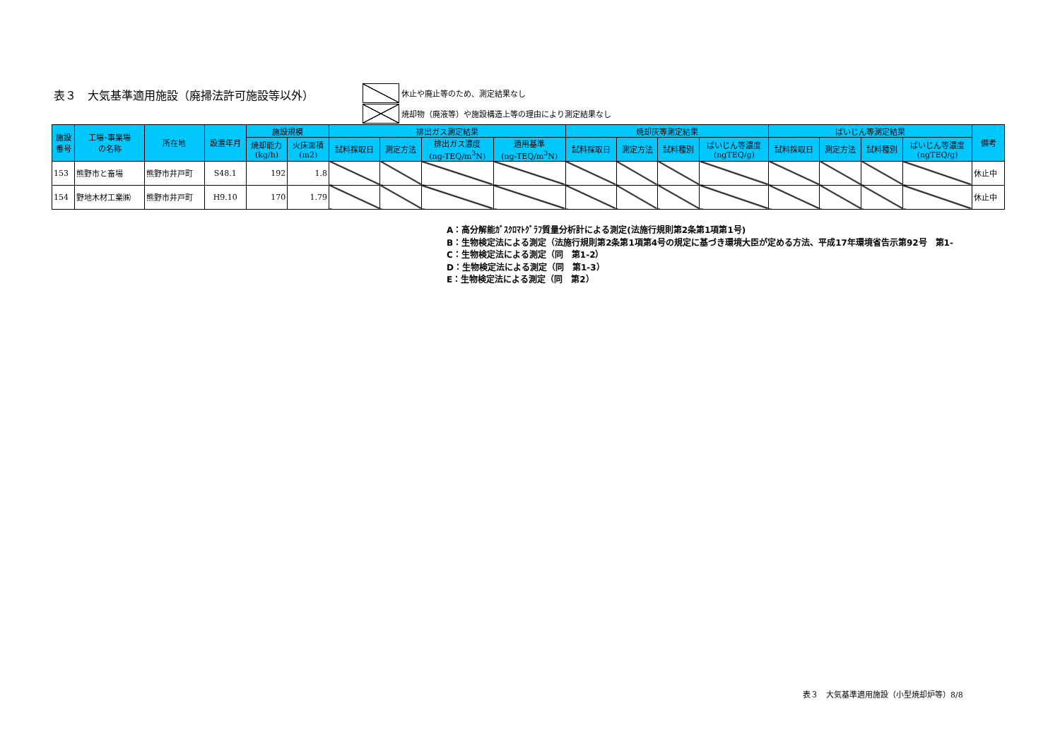表３　大気基準適用施設（廃掃法許可施設等以外）
休止や廃止等のため、測定結果なし
焼却物（廃液等）や施設構造上等の理由により測定結果なし
| 施設 番号 | 工場･事業場 の名称 | 所在地 | 設置年月 | 施設規模 | | 排出ガス測定結果 | | | | 焼却灰等測定結果 | | | | ばいじん等測定結果 | | | | 備考 |
| --- | --- | --- | --- | --- | --- | --- | --- | --- | --- | --- | --- | --- | --- | --- | --- | --- | --- | --- |
| | | | | 焼却能力 (kg/h) | 火床面積 (m2) | 試料採取日 | 測定方法 | 排出ガス濃度 (ng-TEQ/m<sup>3</sup>N) | 適用基準 (ng-TEQ/m<sup>3</sup>N) | 試料採取日 | 測定方法 | 試料種別 | ばいじん等濃度 (ngTEQ/g) | 試料採取日 | 測定方法 | 試料種別 | ばいじん等濃度 (ngTEQ/g) | |
| 153 | 熊野市と畜場 | 熊野市井戸町 | S48.1 | 192 | 1.8 | | | | | | | | | | | | | 休止中 |
| 154 | 野地木材工業㈱ | 熊野市井戸町 | H9.10 | 170 | 1.79 | | | | | | | | | | | | | 休止中 |
A：高分解能ｶﾞｽｸﾛﾏﾄｸﾞﾗﾌ質量分析計による測定(法施行規則第2条第1項第1号)
B：生物検定法による測定（法施行規則第2条第1項第4号の規定に基づき環境大臣が定める方法、平成17年環境省告示第92号　第1-
C：生物検定法による測定（同　第1-2）
D：生物検定法による測定（同　第1-3）
E：生物検定法による測定（同　第2）
表３　大気基準適用施設（小型焼却炉等）8/8